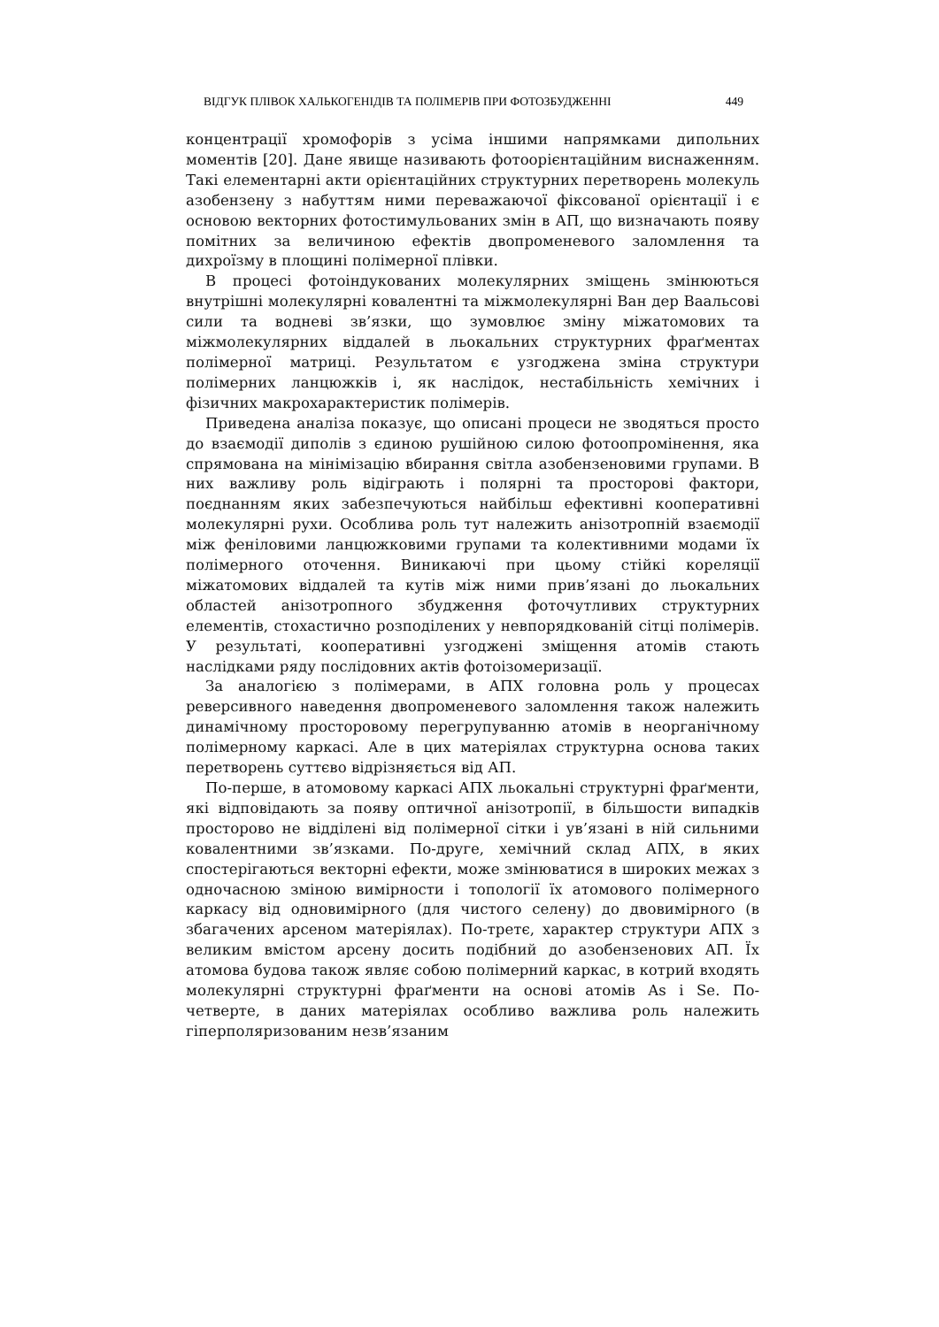ВІДГУК ПЛІВОК ХАЛЬКОГЕНІДІВ ТА ПОЛІМЕРІВ ПРИ ФОТОЗБУДЖЕННІ 449
концентрації хромофорів з усіма іншими напрямками дипольних моментів [20]. Дане явище називають фотоорієнтаційним виснаженням. Такі елементарні акти орієнтаційних структурних перетворень молекуль азобензену з набуттям ними переважаючої фіксованої орієнтації і є основою векторних фотостимульованих змін в АП, що визначають появу помітних за величиною ефектів двопроменевого заломлення та дихроїзму в площині полімерної плівки.
В процесі фотоіндукованих молекулярних зміщень змінюються внутрішні молекулярні ковалентні та міжмолекулярні Ван дер Ваальсові сили та водневі зв’язки, що зумовлює зміну міжатомових та міжмолекулярних віддалей в льокальних структурних фраґментах полімерної матриці. Результатом є узгоджена зміна структури полімерних ланцюжків і, як наслідок, нестабільність хемічних і фізичних макрохарактеристик полімерів.
Приведена аналіза показує, що описані процеси не зводяться просто до взаємодії диполів з єдиною рушійною силою фотоопромінення, яка спрямована на мінімізацію вбирання світла азобензеновими групами. В них важливу роль відіграють і полярні та просторові фактори, поєднанням яких забезпечуються найбільш ефективні кооперативні молекулярні рухи. Особлива роль тут належить анізотропній взаємодії між феніловими ланцюжковими групами та колективними модами їх полімерного оточення. Виникаючі при цьому стійкі кореляції міжатомових віддалей та кутів між ними прив’язані до льокальних областей анізотропного збудження фоточутливих структурних елементів, стохастично розподілених у невпорядкованій сітці полімерів. У результаті, кооперативні узгоджені зміщення атомів стають наслідками ряду послідовних актів фотоізомеризації.
За аналогією з полімерами, в АПХ головна роль у процесах реверсивного наведення двопроменевого заломлення також належить динамічному просторовому перегрупуванню атомів в неорганічному полімерному каркасі. Але в цих матеріялах структурна основа таких перетворень суттєво відрізняється від АП.
По-перше, в атомовому каркасі АПХ льокальні структурні фраґменти, які відповідають за появу оптичної анізотропії, в більшости випадків просторово не відділені від полімерної сітки і ув’язані в ній сильними ковалентними зв’язками. По-друге, хемічний склад АПХ, в яких спостерігаються векторні ефекти, може змінюватися в широких межах з одночасною зміною вимірности і топології їх атомового полімерного каркасу від одновимірного (для чистого селену) до двовимірного (в збагачених арсеном матеріялах). По-третє, характер структури АПХ з великим вмістом арсену досить подібний до азобензенових АП. Їх атомова будова також являє собою полімерний каркас, в котрий входять молекулярні структурні фраґменти на основі атомів As і Se. По-четверте, в даних матеріялах особливо важлива роль належить гіперполяризованим незв’язаним